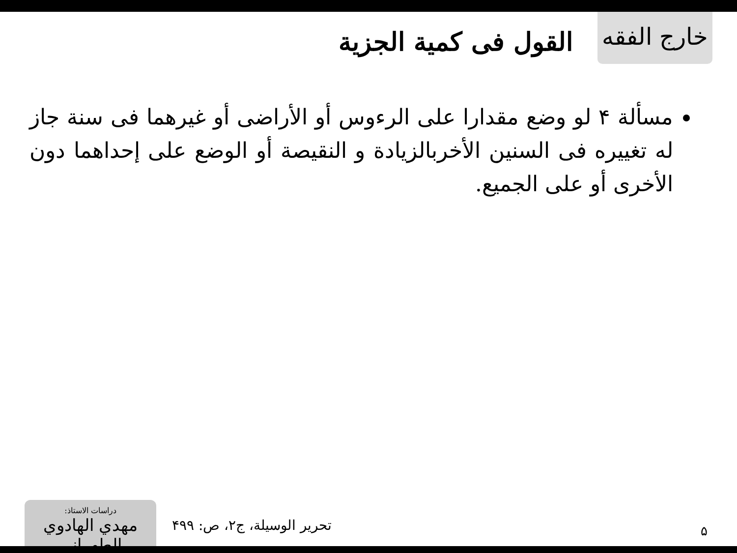خارج الفقه
القول فی كمية الجزية
مسألة ۴ لو وضع مقدارا على الرءوس أو الأراضى أو غيرهما فى سنة جاز له تغييره فى السنين الأخربالزيادة و النقيصة أو الوضع على إحداهما دون الأخرى أو على الجميع.
۵ تحرير الوسيلة، ج۲، ص: ۴۹۹
دراسات الاستاذ:
مهدي الهادوي الطهراني